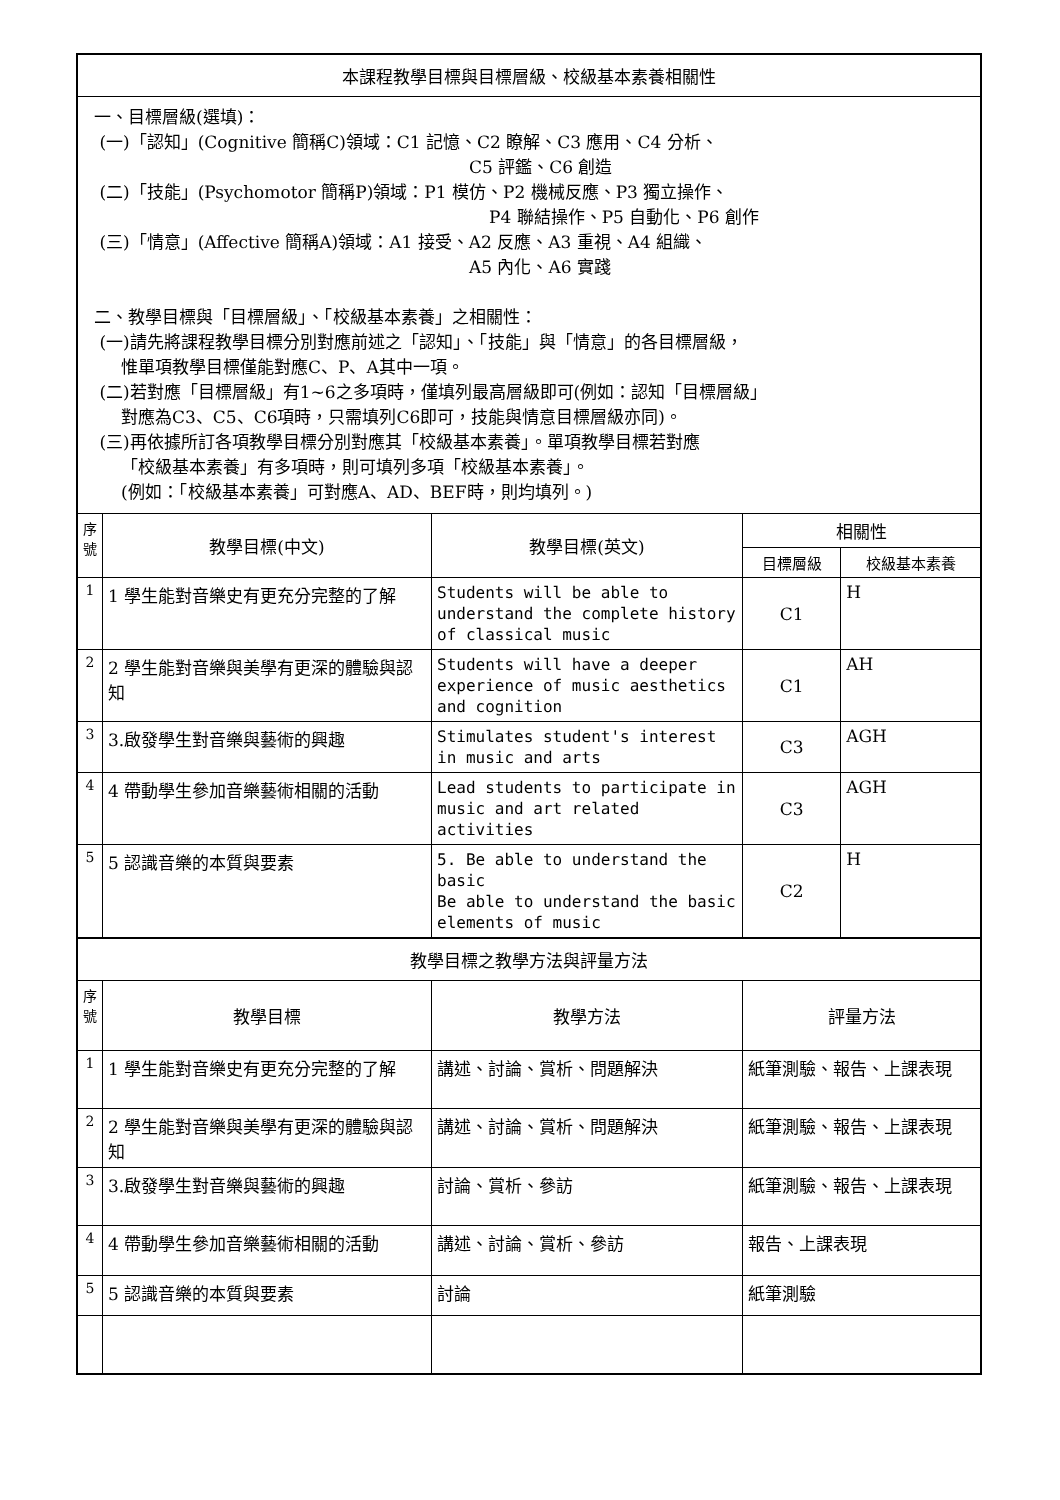| 本課程教學目標與目標層級、校級基本素養相關性 | | | | |
| 一、目標層級(選填)： (一)「認知」(Cognitive 簡稱C)領域：C1 記憶、C2 瞭解、C3 應用、C4 分析、 C5 評鑑、C6 創造 (二)「技能」(Psychomotor 簡稱P)領域：P1 模仿、P2 機械反應、P3 獨立操作、 P4 聯結操作、P5 自動化、P6 創作 (三)「情意」(Affective 簡稱A)領域：A1 接受、A2 反應、A3 重視、A4 組織、 A5 內化、A6 實踐 二、教學目標與「目標層級」、「校級基本素養」之相關性： (一)請先將課程教學目標分別對應前述之「認知」、「技能」與「情意」的各目標層級， 惟單項教學目標僅能對應C、P、A其中一項。 (二)若對應「目標層級」有1~6之多項時，僅填列最高層級即可(例如：認知「目標層級」 對應為C3、C5、C6項時，只需填列C6即可，技能與情意目標層級亦同)。 (三)再依據所訂各項教學目標分別對應其「校級基本素養」。單項教學目標若對應 「校級基本素養」有多項時，則可填列多項「校級基本素養」。 (例如：「校級基本素養」可對應A、AD、BEF時，則均填列。) | | | | |
| 序號 | 教學目標(中文) | 教學目標(英文) | 相關性 | |
| | | | 目標層級 | 校級基本素養 |
| 1 | 1 學生能對音樂史有更充分完整的了解 | Students will be able to understand the complete history of classical music | C1 | H |
| 2 | 2 學生能對音樂與美學有更深的體驗與認知 | Students will have a deeper experience of music aesthetics and cognition | C1 | AH |
| 3 | 3.啟發學生對音樂與藝術的興趣 | Stimulates student's interest in music and arts | C3 | AGH |
| 4 | 4 帶動學生參加音樂藝術相關的活動 | Lead students to participate in music and art related activities | C3 | AGH |
| 5 | 5 認識音樂的本質與要素 | 5. Be able to understand the basic Be able to understand the basic elements of music | C2 | H |
| 教學目標之教學方法與評量方法 | | | | |
| 序號 | 教學目標 | 教學方法 | 評量方法 | |
| 1 | 1 學生能對音樂史有更充分完整的了解 | 講述、討論、賞析、問題解決 | 紙筆測驗、報告、上課表現 | |
| 2 | 2 學生能對音樂與美學有更深的體驗與認知 | 講述、討論、賞析、問題解決 | 紙筆測驗、報告、上課表現 | |
| 3 | 3.啟發學生對音樂與藝術的興趣 | 討論、賞析、參訪 | 紙筆測驗、報告、上課表現 | |
| 4 | 4 帶動學生參加音樂藝術相關的活動 | 講述、討論、賞析、參訪 | 報告、上課表現 | |
| 5 | 5 認識音樂的本質與要素 | 討論 | 紙筆測驗 | |